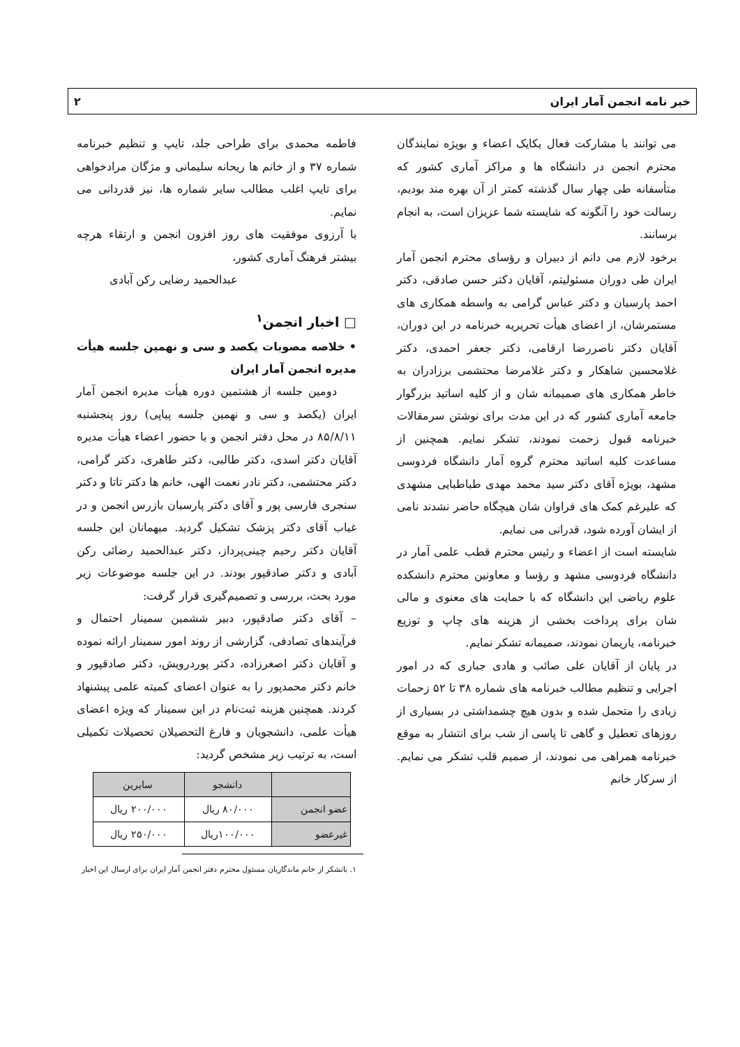خبر نامه انجمن آمار ایران ۲
می توانند با مشارکت فعال یکایک اعضاء و بویژه نمایندگان محترم انجمن در دانشگاه ها و مراکز آماری کشور که متأسفانه طی چهار سال گذشته کمتر از آن بهره مند بودیم، رسالت خود را آنگونه که شایسته شما عزیزان است، به انجام برسانند.
برخود لازم می دانم از دبیران و رؤسای محترم انجمن آمار ایران طی دوران مسئولیتم، آقایان دکتر حسن صادقی، دکتر احمد پارسیان و دکتر عباس گرامی به واسطه همکاری های مستمرشان، از اعضای هیأت تحریریه خبرنامه در این دوران، آقایان دکتر ناصررضا ارقامی، دکتر جعفر احمدی، دکتر غلامحسین شاهکار و دکتر غلامرضا محتشمی برزادران به خاطر همکاری های صمیمانه شان و از کلیه اساتید بزرگوار جامعه آماری کشور که در این مدت برای نوشتن سرمقالات خبرنامه قبول زحمت نمودند، تشکر نمایم. همچنین از مساعدت کلیه اساتید محترم گروه آمار دانشگاه فردوسی مشهد، بویژه آقای دکتر سید محمد مهدی طباطبایی مشهدی که علیرغم کمک های فراوان شان هیچگاه حاضر نشدند نامی از ایشان آورده شود، قدرانی می نمایم.
شایسته است از اعضاء و رئیس محترم قطب علمی آمار در دانشگاه فردوسی مشهد و رؤسا و معاونین محترم دانشکده علوم ریاضی این دانشگاه که با حمایت های معنوی و مالی شان برای پرداخت بخشی از هزینه های چاپ و توزیع خبرنامه، یاریمان نمودند، صمیمانه تشکر نمایم.
در پایان از آقایان علی صائب و هادی جباری که در امور اجرایی و تنظیم مطالب خبرنامه های شماره ۳۸ تا ۵۲ زحمات زیادی را متحمل شده و بدون هیچ چشمداشتی در بسیاری از روزهای تعطیل و گاهی تا پاسی از شب برای انتشار به موقع خبرنامه همراهی می نمودند، از صمیم قلب تشکر می نمایم. از سرکار خانم
فاطمه محمدی برای طراحی جلد، تایپ و تنظیم خبرنامه شماره ۳۷ و از خانم ها ریحانه سلیمانی و مژگان مرادخواهی برای تایپ اغلب مطالب سایر شماره ها، نیز قدردانی می نمایم.
با آرزوی موفقیت های روز افزون انجمن و ارتقاء هرچه بیشتر فرهنگ آماری کشور،
عبدالحمید رضایی رکن آبادی
□ اخبار انجمن<sup>۱</sup>
• خلاصه مصوبات یکصد و سی و نهمین جلسه هیأت مدیره انجمن آمار ایران
دومین جلسه از هشتمین دوره هیأت مدیره انجمن آمار ایران (یکصد و سی و نهمین جلسه پیاپی) روز پنجشنبه ۸۵/۸/۱۱ در محل دفتر انجمن و با حضور اعضاء هیأت مدیره آقایان دکتر اسدی، دکتر طالبی، دکتر طاهری، دکتر گرامی، دکتر محتشمی، دکتر نادر نعمت الهی، خانم ها دکتر تاتا و دکتر سنجری فارسی پور و آقای دکتر پارسیان بازرس انجمن و در غیاب آقای دکتر پزشک تشکیل گردید. میهمانان این جلسه آقایان دکتر رحیم چینی‌پرداز، دکتر عبدالحمید رضائی رکن آبادی و دکتر صادقپور بودند. در این جلسه موضوعات زیر مورد بحث، بررسی و تصمیم‌گیری قرار گرفت:
– آقای دکتر صادقپور، دبیر ششمین سمینار احتمال و فرآیندهای تصادفی، گزارشی از روند امور سمینار ارائه نموده و آقایان دکتر اصغرزاده، دکتر پوردرویش، دکتر صادقپور و خانم دکتر محمدپور را به عنوان اعضای کمیته علمی پیشنهاد کردند. همچنین هزینه ثبت‌نام در این سمینار که ویژه اعضای هیأت علمی، دانشجویان و فارغ التحصیلان تحصیلات تکمیلی است، به ترتیب زیر مشخص گردید:
| | دانشجو | سایرین |
| --- | --- | --- |
| عضو انجمن | ۸۰/۰۰۰ ریال | ۲۰۰/۰۰۰ ریال |
| غیرعضو | ۱۰۰/۰۰۰ریال | ۲۵۰/۰۰۰ ریال |
۱. باتشکر از خانم ماندگاریان مسئول محترم دفتر انجمن آمار ایران برای ارسال این اخبار